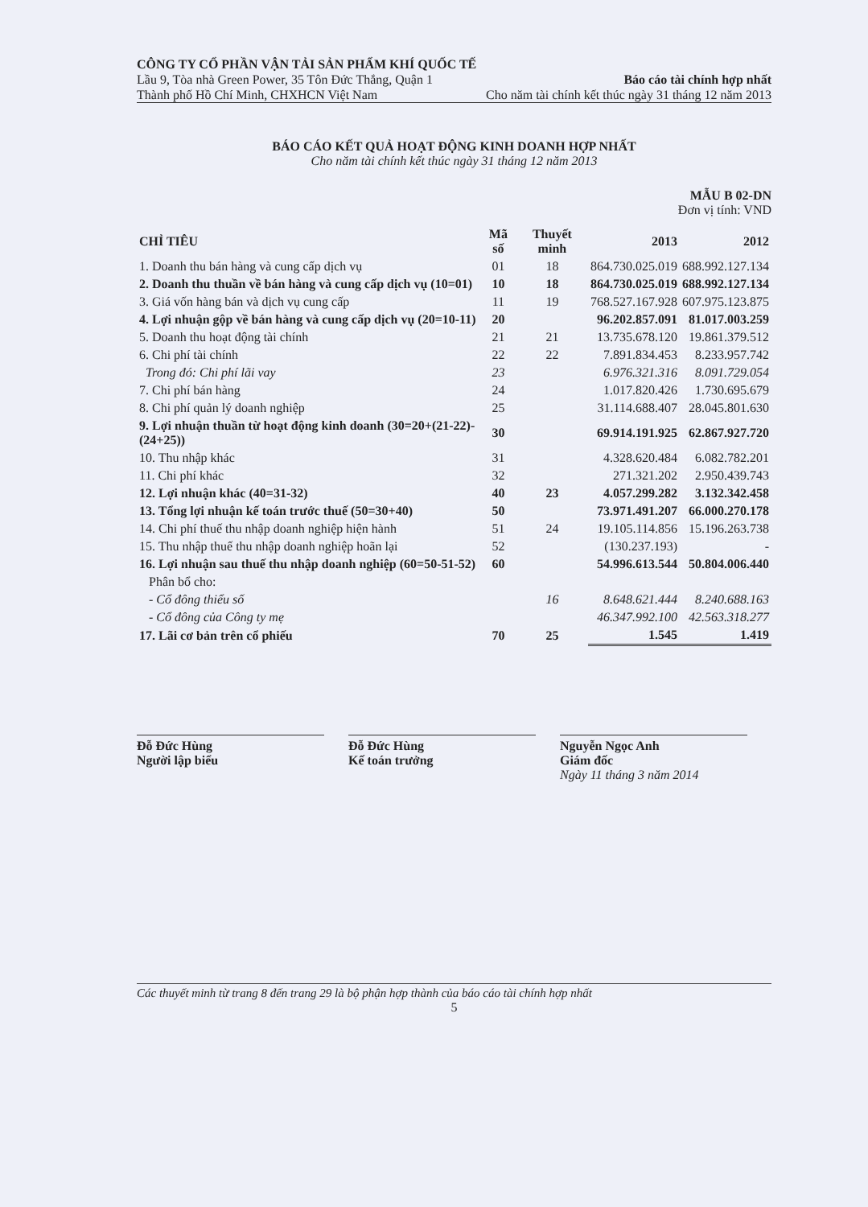CÔNG TY CỔ PHẦN VẬN TẢI SẢN PHẨM KHÍ QUỐC TẾ
Lầu 9, Tòa nhà Green Power, 35 Tôn Đức Thắng, Quận 1 Báo cáo tài chính hợp nhất
Thành phố Hồ Chí Minh, CHXHCN Việt Nam Cho năm tài chính kết thúc ngày 31 tháng 12 năm 2013
BÁO CÁO KẾT QUẢ HOẠT ĐỘNG KINH DOANH HỢP NHẤT
Cho năm tài chính kết thúc ngày 31 tháng 12 năm 2013
MẪU B 02-DN
Đơn vị tính: VND
| CHỈ TIÊU | Mã số | Thuyết minh | 2013 | 2012 |
| --- | --- | --- | --- | --- |
| 1. Doanh thu bán hàng và cung cấp dịch vụ | 01 | 18 | 864.730.025.019 | 688.992.127.134 |
| 2. Doanh thu thuần về bán hàng và cung cấp dịch vụ (10=01) | 10 | 18 | 864.730.025.019 | 688.992.127.134 |
| 3. Giá vốn hàng bán và dịch vụ cung cấp | 11 | 19 | 768.527.167.928 | 607.975.123.875 |
| 4. Lợi nhuận gộp về bán hàng và cung cấp dịch vụ (20=10-11) | 20 | | 96.202.857.091 | 81.017.003.259 |
| 5. Doanh thu hoạt động tài chính | 21 | 21 | 13.735.678.120 | 19.861.379.512 |
| 6. Chi phí tài chính | 22 | 22 | 7.891.834.453 | 8.233.957.742 |
| Trong đó: Chi phí lãi vay | 23 | | 6.976.321.316 | 8.091.729.054 |
| 7. Chi phí bán hàng | 24 | | 1.017.820.426 | 1.730.695.679 |
| 8. Chi phí quản lý doanh nghiệp | 25 | | 31.114.688.407 | 28.045.801.630 |
| 9. Lợi nhuận thuần từ hoạt động kinh doanh (30=20+(21-22)-(24+25)) | 30 | | 69.914.191.925 | 62.867.927.720 |
| 10. Thu nhập khác | 31 | | 4.328.620.484 | 6.082.782.201 |
| 11. Chi phí khác | 32 | | 271.321.202 | 2.950.439.743 |
| 12. Lợi nhuận khác (40=31-32) | 40 | 23 | 4.057.299.282 | 3.132.342.458 |
| 13. Tổng lợi nhuận kế toán trước thuế (50=30+40) | 50 | | 73.971.491.207 | 66.000.270.178 |
| 14. Chi phí thuế thu nhập doanh nghiệp hiện hành | 51 | 24 | 19.105.114.856 | 15.196.263.738 |
| 15. Thu nhập thuế thu nhập doanh nghiệp hoãn lại | 52 | | (130.237.193) | - |
| 16. Lợi nhuận sau thuế thu nhập doanh nghiệp (60=50-51-52) | 60 | | 54.996.613.544 | 50.804.006.440 |
| Phân bổ cho: | | | | |
| - Cổ đông thiểu số | | 16 | 8.648.621.444 | 8.240.688.163 |
| - Cổ đông của Công ty mẹ | | | 46.347.992.100 | 42.563.318.277 |
| 17. Lãi cơ bản trên cổ phiếu | 70 | 25 | 1.545 | 1.419 |
Đỗ Đức Hùng
Người lập biểu
Đỗ Đức Hùng
Kế toán trưởng
Nguyễn Ngọc Anh
Giám đốc
Ngày 11 tháng 3 năm 2014
Các thuyết minh từ trang 8 đến trang 29 là bộ phận hợp thành của báo cáo tài chính hợp nhất
5